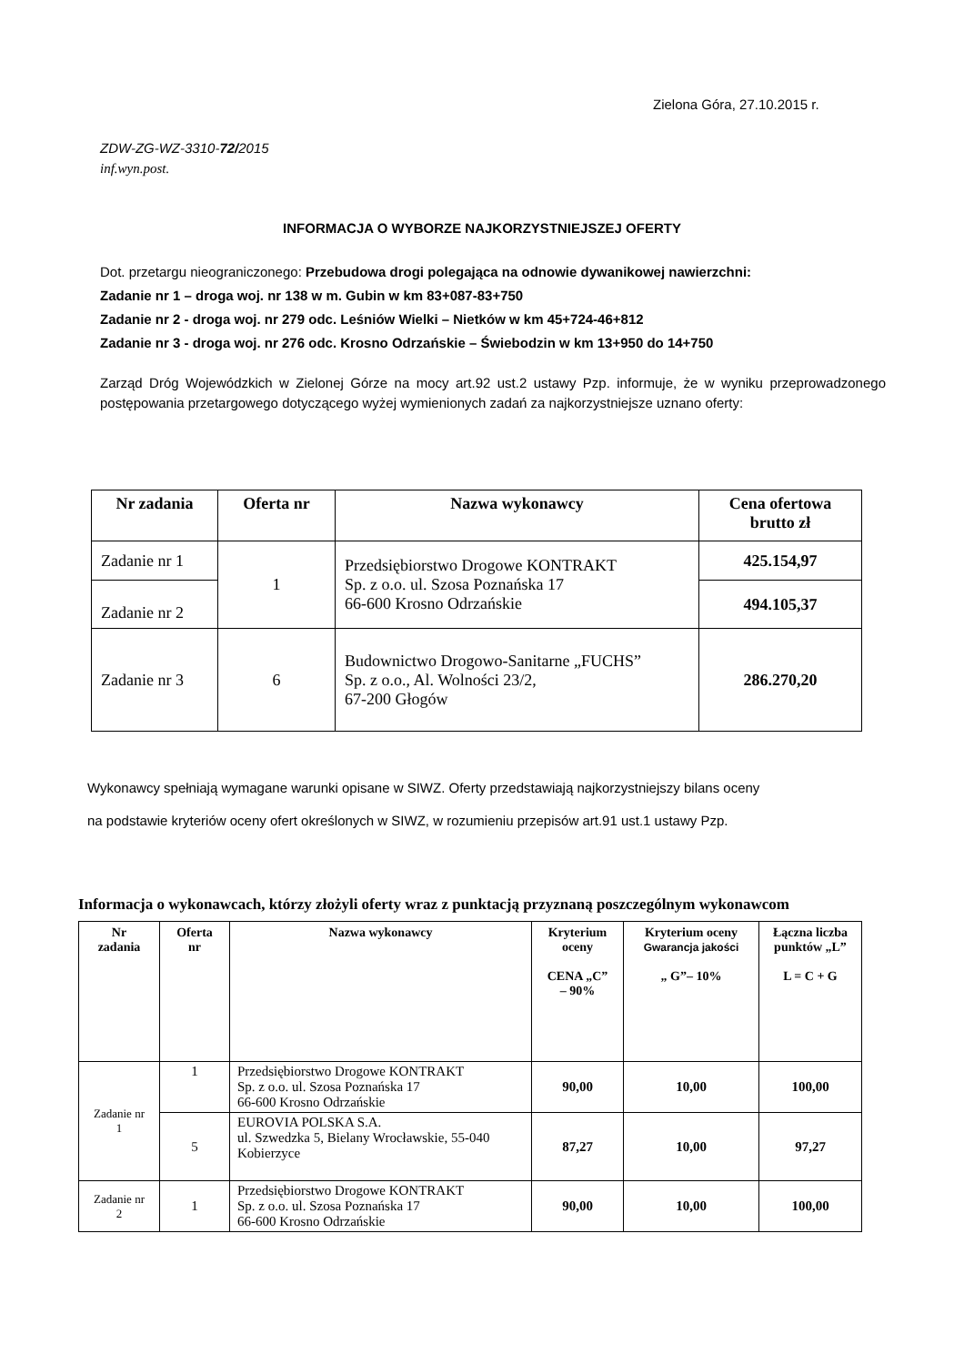Zielona Góra, 27.10.2015 r.
ZDW-ZG-WZ-3310-72/2015
inf.wyn.post.
INFORMACJA O WYBORZE NAJKORZYSTNIEJSZEJ OFERTY
Dot. przetargu nieograniczonego: Przebudowa drogi polegająca na odnowie dywanikowej nawierzchni:
Zadanie nr 1 – droga woj. nr 138 w m. Gubin w km 83+087-83+750
Zadanie nr 2 - droga woj. nr 279 odc. Leśniów Wielki – Nietków w km 45+724-46+812
Zadanie nr 3 - droga woj. nr 276 odc. Krosno Odrzańskie – Świebodzin w km 13+950 do 14+750
Zarząd Dróg Wojewódzkich w Zielonej Górze na mocy art.92 ust.2 ustawy Pzp. informuje, że w wyniku przeprowadzonego postępowania przetargowego dotyczącego wyżej wymienionych zadań za najkorzystniejsze uznano oferty:
| Nr zadania | Oferta nr | Nazwa wykonawcy | Cena ofertowa brutto zł |
| --- | --- | --- | --- |
| Zadanie nr 1 | 1 | Przedsiębiorstwo Drogowe KONTRAKT Sp. z o.o. ul. Szosa Poznańska 17 66-600 Krosno Odrzańskie | 425.154,97 |
| Zadanie nr 2 | | | 494.105,37 |
| Zadanie nr 3 | 6 | Budownictwo Drogowo-Sanitarne „FUCHS” Sp. z o.o., Al. Wolności 23/2, 67-200 Głogów | 286.270,20 |
Wykonawcy spełniają wymagane warunki opisane w SIWZ. Oferty przedstawiają najkorzystniejszy bilans oceny
na podstawie kryteriów oceny ofert określonych w SIWZ, w rozumieniu przepisów art.91 ust.1 ustawy Pzp.
Informacja o wykonawcach, którzy złożyli oferty wraz z punktacją przyznaną poszczególnym wykonawcom
| Nr zadania | Oferta nr | Nazwa wykonawcy | Kryterium oceny CENA „C” – 90% | Kryterium oceny Gwarancja jakości „ G”– 10% | Łączna liczba punktów „L” L = C + G |
| --- | --- | --- | --- | --- | --- |
| Zadanie nr 1 | 1 | Przedsiębiorstwo Drogowe KONTRAKT Sp. z o.o. ul. Szosa Poznańska 17 66-600 Krosno Odrzańskie | 90,00 | 10,00 | 100,00 |
| | 5 | EUROVIA POLSKA S.A. ul. Szwedzka 5, Bielany Wrocławskie, 55-040 Kobierzyce | 87,27 | 10,00 | 97,27 |
| Zadanie nr 2 | 1 | Przedsiębiorstwo Drogowe KONTRAKT Sp. z o.o. ul. Szosa Poznańska 17 66-600 Krosno Odrzańskie | 90,00 | 10,00 | 100,00 |